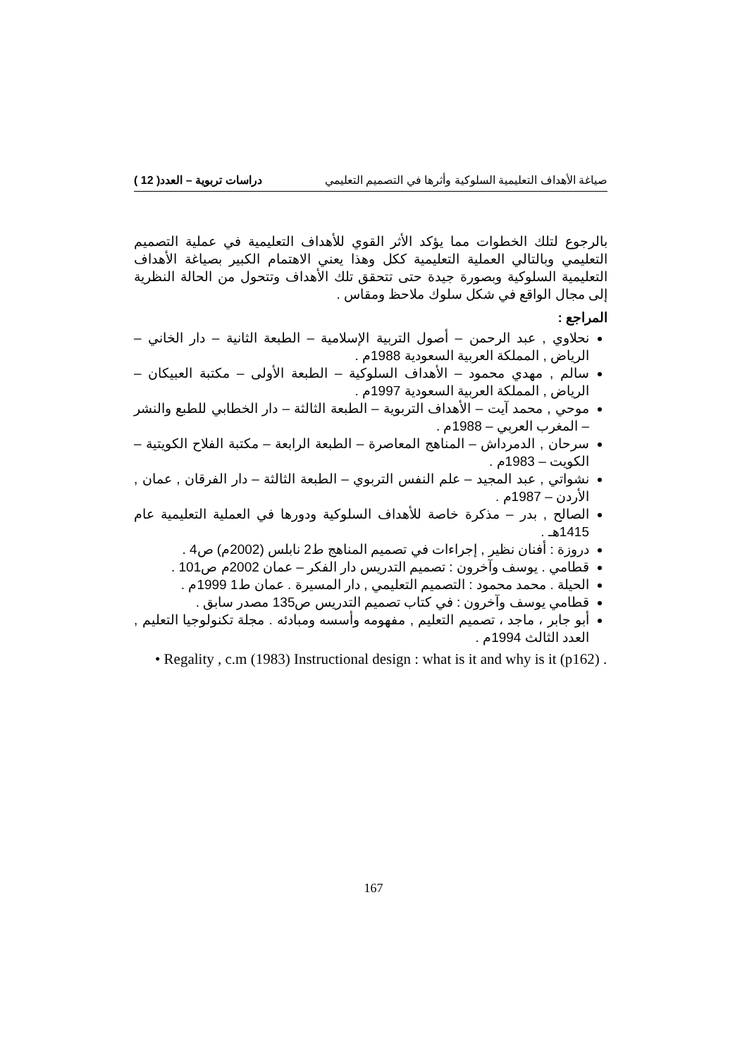صياغة الأهداف التعليمية السلوكية وأثرها في التصميم التعليمي دراسات تربوية – العدد( 12 )
بالرجوع لتلك الخطوات مما يؤكد الأثر القوي للأهداف التعليمية في عملية التصميم التعليمي وبالتالي العملية التعليمية ككل وهذا يعني الاهتمام الكبير بصياغة الأهداف التعليمية السلوكية وبصورة جيدة حتى تتحقق تلك الأهداف وتتحول من الحالة النظرية إلى مجال الواقع في شكل سلوك ملاحظ ومقاس .
المراجع :
نحلاوي , عبد الرحمن – أصول التربية الإسلامية – الطبعة الثانية – دار الخاني – الرياض , المملكة العربية السعودية 1988م .
سالم , مهدي محمود – الأهداف السلوكية – الطبعة الأولى – مكتبة العبيكان – الرياض , المملكة العربية السعودية 1997م .
موحي , محمد آيت – الأهداف التربوية – الطبعة الثالثة – دار الخطابي للطبع والنشر – المغرب العربي – 1988م .
سرحان , الدمرداش – المناهج المعاصرة – الطبعة الرابعة – مكتبة الفلاح الكويتية – الكويت – 1983م .
نشواتي , عبد المجيد – علم النفس التربوي – الطبعة الثالثة – دار الفرقان , عمان , الأردن – 1987م .
الصالح , بدر – مذكرة خاصة للأهداف السلوكية ودورها في العملية التعليمية عام 1415هـ .
دروزة : أفنان نظير , إجراءات في تصميم المناهج ط2 نابلس (2002م) ص4 .
قطامي . يوسف وآخرون : تصميم التدريس دار الفكر – عمان 2002م ص101 .
الحيلة . محمد محمود : التصميم التعليمي , دار المسيرة . عمان ط1 1999م .
قطامي يوسف وآخرون : في كتاب تصميم التدريس ص135 مصدر سابق .
أبو جابر ، ماجد ، تصميم التعليم , مفهومه وأسسه ومبادئه . مجلة تكنولوجيا التعليم , العدد الثالث 1994م .
• Regality , c.m (1983) Instructional design : what is it and why is it (p162) .
167